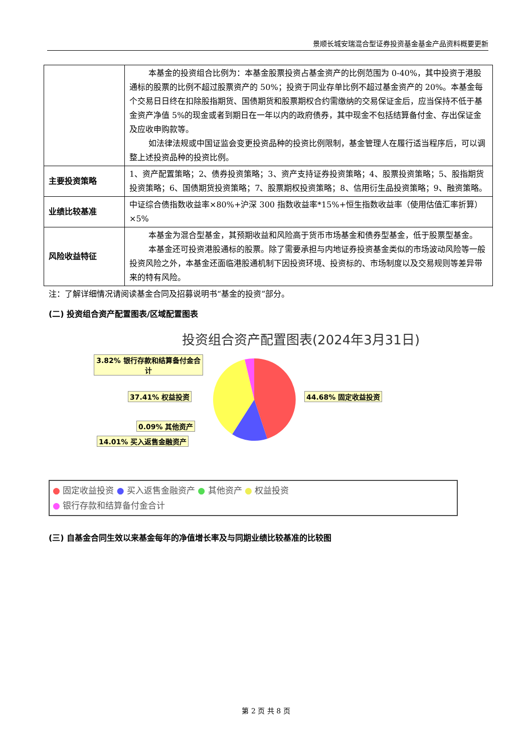景顺长城安瑞混合型证券投资基金基金产品资料概要更新
| | 本基金的投资组合比例为：本基金股票投资占基金资产的比例范围为 0-40%，其中投资于港股通标的股票的比例不超过股票资产的 50%；投资于同业存单比例不超过基金资产的 20%。本基金每个交易日日终在扣除股指期货、国债期货和股票期权合约需缴纳的交易保证金后，应当保持不低于基金资产净值 5%的现金或者到期日在一年以内的政府债券，其中现金不包括结算备付金、存出保证金及应收申购款等。 如法律法规或中国证监会变更投资品种的投资比例限制，基金管理人在履行适当程序后，可以调整上述投资品种的投资比例。 |
| 主要投资策略 | 1、资产配置策略；2、债券投资策略；3、资产支持证券投资策略；4、股票投资策略；5、股指期货投资策略；6、国债期货投资策略；7、股票期权投资策略；8、信用衍生品投资策略；9、融资策略。 |
| 业绩比较基准 | 中证综合债指数收益率×80%+沪深 300 指数收益率*15%+恒生指数收益率（使用估值汇率折算）×5% |
| 风险收益特征 | 本基金为混合型基金，其预期收益和风险高于货币市场基金和债券型基金，低于股票型基金。 本基金还可投资港股通标的股票。除了需要承担与内地证券投资基金类似的市场波动风险等一般投资风险之外，本基金还面临港股通机制下因投资环境、投资标的、市场制度以及交易规则等差异带来的特有风险。 |
注：了解详细情况请阅读基金合同及招募说明书“基金的投资”部分。
(二) 投资组合资产配置图表/区域配置图表
投资组合资产配置图表(2024年3月31日)
3.82% 银行存款和结算备付金合计
37.41% 权益投资 44.68% 固定收益投资
0.09% 其他资产
14.01% 买入返售金融资产
● 固定收益投资 ● 买入返售金融资产 ● 其他资产 ● 权益投资
● 银行存款和结算备付金合计
(三) 自基金合同生效以来基金每年的净值增长率及与同期业绩比较基准的比较图
第 2 页 共 8 页